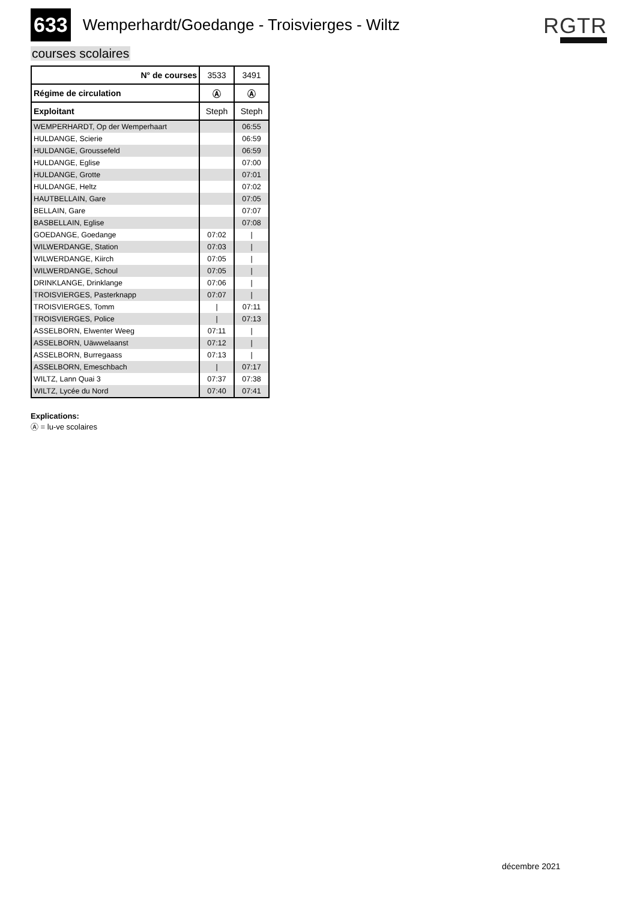633 Wemperhardt/Goedange - Troisvierges - Wiltz
RGTR
courses scolaires
| N° de courses | 3533 | 3491 |
| --- | --- | --- |
| Régime de circulation | Ⓐ | Ⓐ |
| Exploitant | Steph | Steph |
| WEMPERHARDT, Op der Wemperhaart | | 06:55 |
| HULDANGE, Scierie | | 06:59 |
| HULDANGE, Groussefeld | | 06:59 |
| HULDANGE, Eglise | | 07:00 |
| HULDANGE, Grotte | | 07:01 |
| HULDANGE, Heltz | | 07:02 |
| HAUTBELLAIN, Gare | | 07:05 |
| BELLAIN, Gare | | 07:07 |
| BASBELLAIN, Eglise | | 07:08 |
| GOEDANGE, Goedange | 07:02 | / |
| WILWERDANGE, Station | 07:03 | / |
| WILWERDANGE, Kiirch | 07:05 | / |
| WILWERDANGE, Schoul | 07:05 | / |
| DRINKLANGE, Drinklange | 07:06 | / |
| TROISVIERGES, Pasterknapp | 07:07 | / |
| TROISVIERGES, Tomm | / | 07:11 |
| TROISVIERGES, Police | / | 07:13 |
| ASSELBORN, Elwenter Weeg | 07:11 | / |
| ASSELBORN, Uäwwelaanst | 07:12 | / |
| ASSELBORN, Burregaass | 07:13 | / |
| ASSELBORN, Emeschbach | / | 07:17 |
| WILTZ, Lann Quai 3 | 07:37 | 07:38 |
| WILTZ, Lycée du Nord | 07:40 | 07:41 |
Explications:
Ⓐ = lu-ve scolaires
décembre 2021